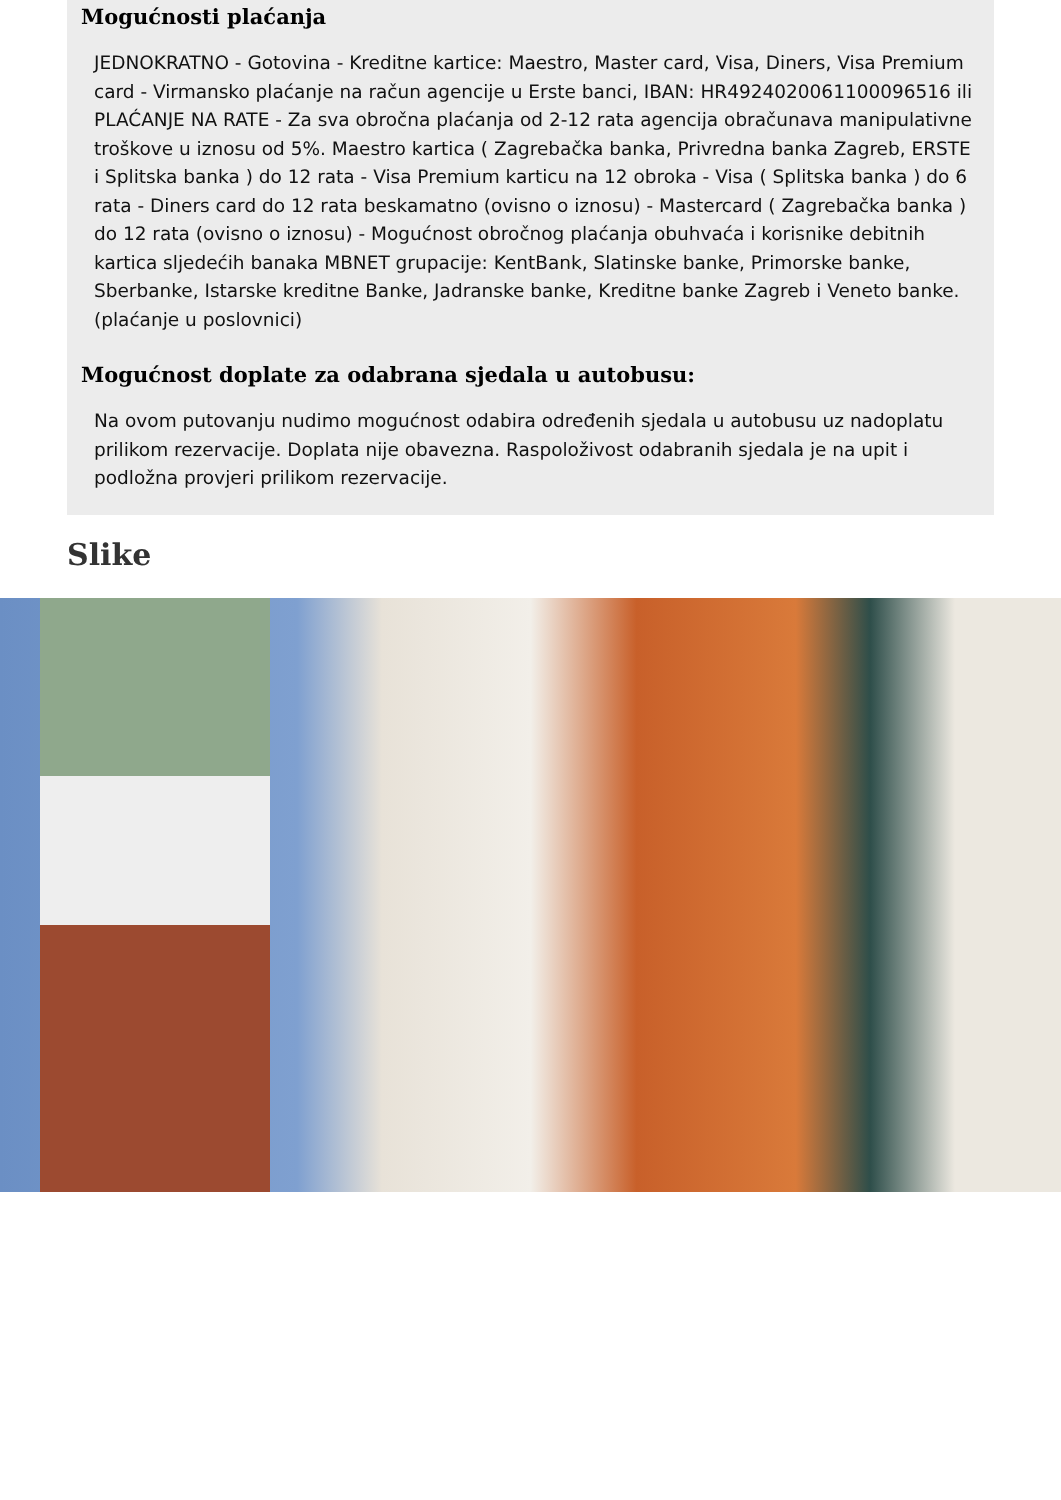Mogućnosti plaćanja
JEDNOKRATNO - Gotovina - Kreditne kartice: Maestro, Master card, Visa, Diners, Visa Premium card - Virmansko plaćanje na račun agencije u Erste banci, IBAN: HR4924020061100096516 ili PLAĆANJE NA RATE - Za sva obročna plaćanja od 2-12 rata agencija obračunava manipulativne troškove u iznosu od 5%. Maestro kartica ( Zagrebačka banka, Privredna banka Zagreb, ERSTE i Splitska banka ) do 12 rata - Visa Premium karticu na 12 obroka - Visa ( Splitska banka ) do 6 rata - Diners card do 12 rata beskamatno (ovisno o iznosu) - Mastercard ( Zagrebačka banka ) do 12 rata (ovisno o iznosu) - Mogućnost obročnog plaćanja obuhvaća i korisnike debitnih kartica sljedećih banaka MBNET grupacije: KentBank, Slatinske banke, Primorske banke, Sberbanke, Istarske kreditne Banke, Jadranske banke, Kreditne banke Zagreb i Veneto banke. (plaćanje u poslovnici)
Mogućnost doplate za odabrana sjedala u autobusu:
Na ovom putovanju nudimo mogućnost odabira određenih sjedala u autobusu uz nadoplatu prilikom rezervacije. Doplata nije obavezna. Raspoloživost odabranih sjedala je na upit i podložna provjeri prilikom rezervacije.
Slike